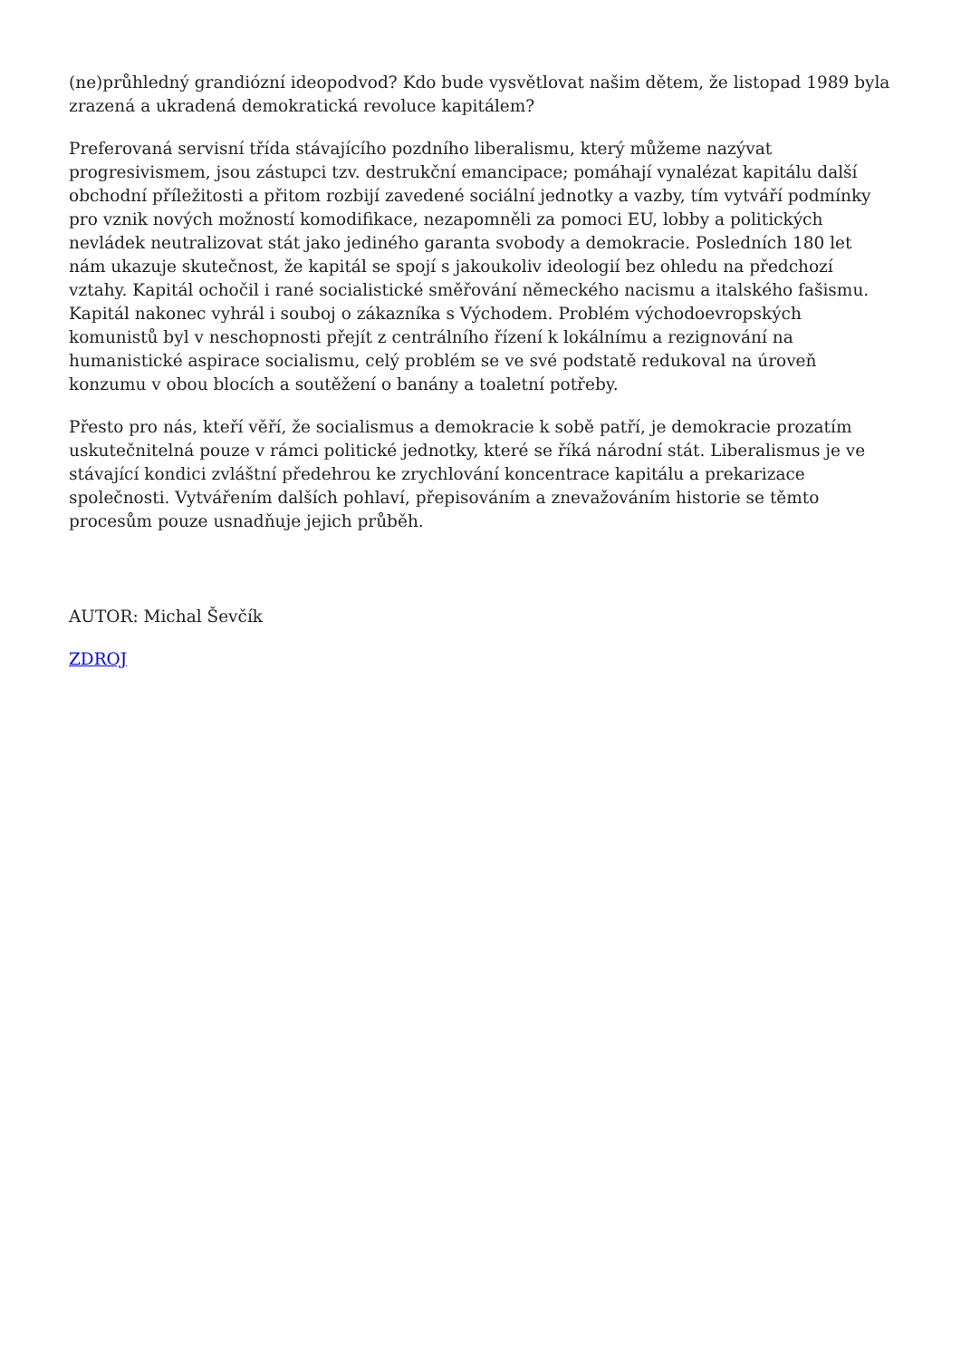(ne)průhledný grandiózní ideopodvod? Kdo bude vysvětlovat našim dětem, že listopad 1989 byla zrazená a ukradená demokratická revoluce kapitálem?
Preferovaná servisní třída stávajícího pozdního liberalismu, který můžeme nazývat progresivismem, jsou zástupci tzv. destrukční emancipace; pomáhají vynalézat kapitálu další obchodní příležitosti a přitom rozbijí zavedené sociální jednotky a vazby, tím vytváří podmínky pro vznik nových možností komodifikace, nezapomněli za pomoci EU, lobby a politických nevládek neutralizovat stát jako jediného garanta svobody a demokracie. Posledních 180 let nám ukazuje skutečnost, že kapitál se spojí s jakoukoliv ideologií bez ohledu na předchozí vztahy. Kapitál ochočil i rané socialistické směřování německého nacismu a italského fašismu. Kapitál nakonec vyhrál i souboj o zákazníka s Východem. Problém východoevropských komunistů byl v neschopnosti přejít z centrálního řízení k lokálnímu a rezignování na humanistické aspirace socialismu, celý problém se ve své podstatě redukoval na úroveň konzumu v obou blocích a soutěžení o banány a toaletní potřeby.
Přesto pro nás, kteří věří, že socialismus a demokracie k sobě patří, je demokracie prozatím uskutečnitelná pouze v rámci politické jednotky, které se říká národní stát. Liberalismus je ve stávající kondici zvláštní předehrou ke zrychlování koncentrace kapitálu a prekarizace společnosti. Vytvářením dalších pohlaví, přepisováním a znevažováním historie se těmto procesům pouze usnadňuje jejich průběh.
AUTOR: Michal Ševčík
ZDROJ